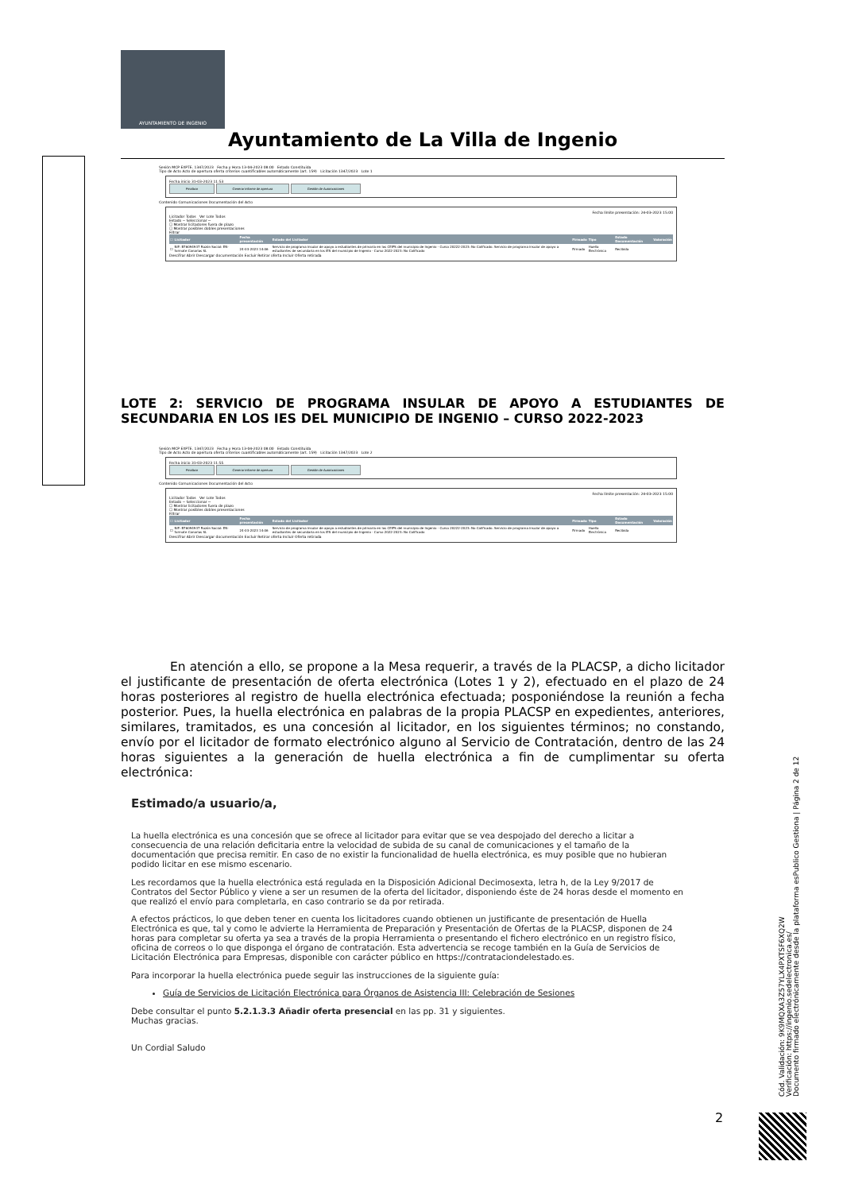AYUNTAMIENTO DE INGENIO
Ayuntamiento de La Villa de Ingenio
Sesión MCP EXPTE. 1347/2023 Fecha y Hora 13-04-2023 08:00 Estado Constituida
Tipo de Acto Acto de apertura oferta criterios cuantificables automáticamente (art. 159) Licitación 1347/2023 Lote 1
Fecha inicio 31-03-2023 11:53
Finalizar Generar informe de apertura Gestión de Autorizaciones
Contenido Comunicaciones Documentación del Acto
Fecha límite presentación: 24-03-2023 15:00
Licitador Todos Ver Lote Todos
Estado -- Seleccionar --
☐ Mostrar licitadores fuera de plazo
☐ Mostrar posibles dobles presentaciones
Filtrar
| ☐ | Licitador | Fecha presentación | Estado del Licitador | Firmado | Tipo | Estado Documentación | Valoración |
| --- | --- | --- | --- | --- | --- | --- | --- |
| ☐ | NIF: B76094937 Razón Social: EN-formate Canarias SL | 24-03-2023 14:06 | Servicio de programa insular de apoyo a estudiantes de primaria en los CEIPS del municipio de Ingenio - Curso 20222-2023: No Calificado. Servicio de programa insular de apoyo a estudiantes de secundaria en los IES del municipio de Ingenio - Curso 2022-2023: No Calificado | Firmado | Huella Electrónica | Recibida | |
Descifrar Abrir Descargar documentación Excluir Retirar oferta Incluir Oferta retirada
LOTE 2: SERVICIO DE PROGRAMA INSULAR DE APOYO A ESTUDIANTES DE SECUNDARIA EN LOS IES DEL MUNICIPIO DE INGENIO – CURSO 2022-2023
Sesión MCP EXPTE. 1347/2023 Fecha y Hora 13-04-2023 08:00 Estado Constituida
Tipo de Acto Acto de apertura oferta criterios cuantificables automáticamente (art. 159) Licitación 1347/2023 Lote 2
Fecha inicio 31-03-2023 11:55
Finalizar Generar informe de apertura Gestión de Autorizaciones
Contenido Comunicaciones Documentación del Acto
Fecha límite presentación: 24-03-2023 15:00
Licitador Todos Ver Lote Todos
Estado -- Seleccionar --
☐ Mostrar licitadores fuera de plazo
☐ Mostrar posibles dobles presentaciones
Filtrar
| ☐ | Licitador | Fecha presentación | Estado del Licitador | Firmado | Tipo | Estado Documentación | Valoración |
| --- | --- | --- | --- | --- | --- | --- | --- |
| ☐ | NIF: B76094937 Razón Social: EN-formate Canarias SL | 24-03-2023 14:06 | Servicio de programa insular de apoyo a estudiantes de primaria en los CEIPS del municipio de Ingenio - Curso 20222-2023: No Calificado. Servicio de programa insular de apoyo a estudiantes de secundaria en los IES del municipio de Ingenio - Curso 2022-2023: No Calificado | Firmado | Huella Electrónica | Recibida | |
Descifrar Abrir Descargar documentación Excluir Retirar oferta Incluir Oferta retirada
En atención a ello, se propone a la Mesa requerir, a través de la PLACSP, a dicho licitador el justificante de presentación de oferta electrónica (Lotes 1 y 2), efectuado en el plazo de 24 horas posteriores al registro de huella electrónica efectuada; posponiéndose la reunión a fecha posterior. Pues, la huella electrónica en palabras de la propia PLACSP en expedientes, anteriores, similares, tramitados, es una concesión al licitador, en los siguientes términos; no constando, envío por el licitador de formato electrónico alguno al Servicio de Contratación, dentro de las 24 horas siguientes a la generación de huella electrónica a fin de cumplimentar su oferta electrónica:
Estimado/a usuario/a,
La huella electrónica es una concesión que se ofrece al licitador para evitar que se vea despojado del derecho a licitar a consecuencia de una relación deficitaria entre la velocidad de subida de su canal de comunicaciones y el tamaño de la documentación que precisa remitir. En caso de no existir la funcionalidad de huella electrónica, es muy posible que no hubieran podido licitar en ese mismo escenario.
Les recordamos que la huella electrónica está regulada en la Disposición Adicional Decimosexta, letra h, de la Ley 9/2017 de Contratos del Sector Público y viene a ser un resumen de la oferta del licitador, disponiendo éste de 24 horas desde el momento en que realizó el envío para completarla, en caso contrario se da por retirada.
A efectos prácticos, lo que deben tener en cuenta los licitadores cuando obtienen un justificante de presentación de Huella Electrónica es que, tal y como le advierte la Herramienta de Preparación y Presentación de Ofertas de la PLACSP, disponen de 24 horas para completar su oferta ya sea a través de la propia Herramienta o presentando el fichero electrónico en un registro físico, oficina de correos o lo que disponga el órgano de contratación. Esta advertencia se recoge también en la Guía de Servicios de Licitación Electrónica para Empresas, disponible con carácter público en https://contrataciondelestado.es.
Para incorporar la huella electrónica puede seguir las instrucciones de la siguiente guía:
Guía de Servicios de Licitación Electrónica para Órganos de Asistencia III: Celebración de Sesiones
Debe consultar el punto 5.2.1.3.3 Añadir oferta presencial en las pp. 31 y siguientes.
Muchas gracias.
Un Cordial Saludo
Cód. Validación: 9K9MQXA3Z57YLX4PXTSF6XQ2W
Verificación: https://ingenio.sedelectronica.es/
Documento firmado electrónicamente desde la plataforma esPublico Gestiona | Página 2 de 12
2